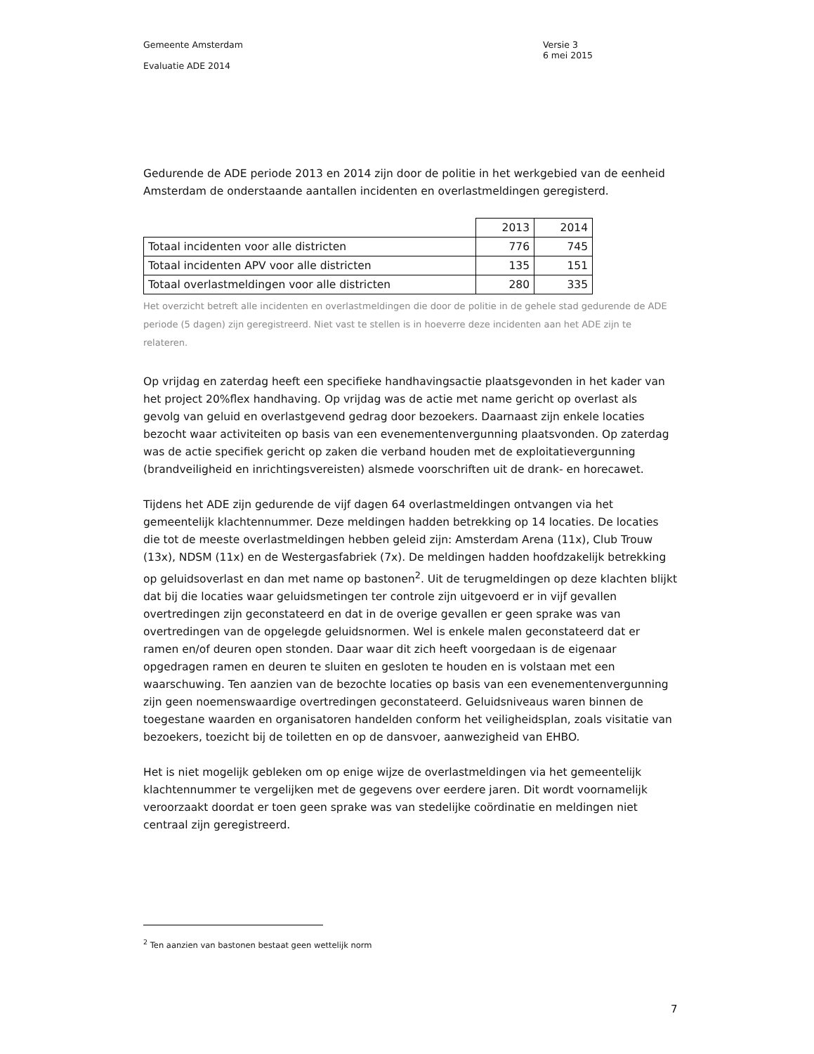Gemeente Amsterdam Versie 3
6 mei 2015
Evaluatie ADE 2014
Gedurende de ADE periode 2013 en 2014 zijn door de politie in het werkgebied van de eenheid Amsterdam de onderstaande aantallen incidenten en overlastmeldingen geregisterd.
| | 2013 | 2014 |
| Totaal incidenten voor alle districten | 776 | 745 |
| Totaal incidenten APV voor alle districten | 135 | 151 |
| Totaal overlastmeldingen voor alle districten | 280 | 335 |
Het overzicht betreft alle incidenten en overlastmeldingen die door de politie in de gehele stad gedurende de ADE periode (5 dagen) zijn geregistreerd. Niet vast te stellen is in hoeverre deze incidenten aan het ADE zijn te relateren.
Op vrijdag en zaterdag heeft een specifieke handhavingsactie plaatsgevonden in het kader van het project 20%flex handhaving. Op vrijdag was de actie met name gericht op overlast als gevolg van geluid en overlastgevend gedrag door bezoekers. Daarnaast zijn enkele locaties bezocht waar activiteiten op basis van een evenementenvergunning plaatsvonden. Op zaterdag was de actie specifiek gericht op zaken die verband houden met de exploitatievergunning (brandveiligheid en inrichtingsvereisten) alsmede voorschriften uit de drank- en horecawet.
Tijdens het ADE zijn gedurende de vijf dagen 64 overlastmeldingen ontvangen via het gemeentelijk klachtennummer. Deze meldingen hadden betrekking op 14 locaties. De locaties die tot de meeste overlastmeldingen hebben geleid zijn: Amsterdam Arena (11x), Club Trouw (13x), NDSM (11x) en de Westergasfabriek (7x). De meldingen hadden hoofdzakelijk betrekking op geluidsoverlast en dan met name op bastonen<sup>2</sup>. Uit de terugmeldingen op deze klachten blijkt dat bij die locaties waar geluidsmetingen ter controle zijn uitgevoerd er in vijf gevallen overtredingen zijn geconstateerd en dat in de overige gevallen er geen sprake was van overtredingen van de opgelegde geluidsnormen. Wel is enkele malen geconstateerd dat er ramen en/of deuren open stonden. Daar waar dit zich heeft voorgedaan is de eigenaar opgedragen ramen en deuren te sluiten en gesloten te houden en is volstaan met een waarschuwing. Ten aanzien van de bezochte locaties op basis van een evenementenvergunning zijn geen noemenswaardige overtredingen geconstateerd. Geluidsniveaus waren binnen de toegestane waarden en organisatoren handelden conform het veiligheidsplan, zoals visitatie van bezoekers, toezicht bij de toiletten en op de dansvoer, aanwezigheid van EHBO.
Het is niet mogelijk gebleken om op enige wijze de overlastmeldingen via het gemeentelijk klachtennummer te vergelijken met de gegevens over eerdere jaren. Dit wordt voornamelijk veroorzaakt doordat er toen geen sprake was van stedelijke coördinatie en meldingen niet centraal zijn geregistreerd.
<sup>2</sup> Ten aanzien van bastonen bestaat geen wettelijk norm
7